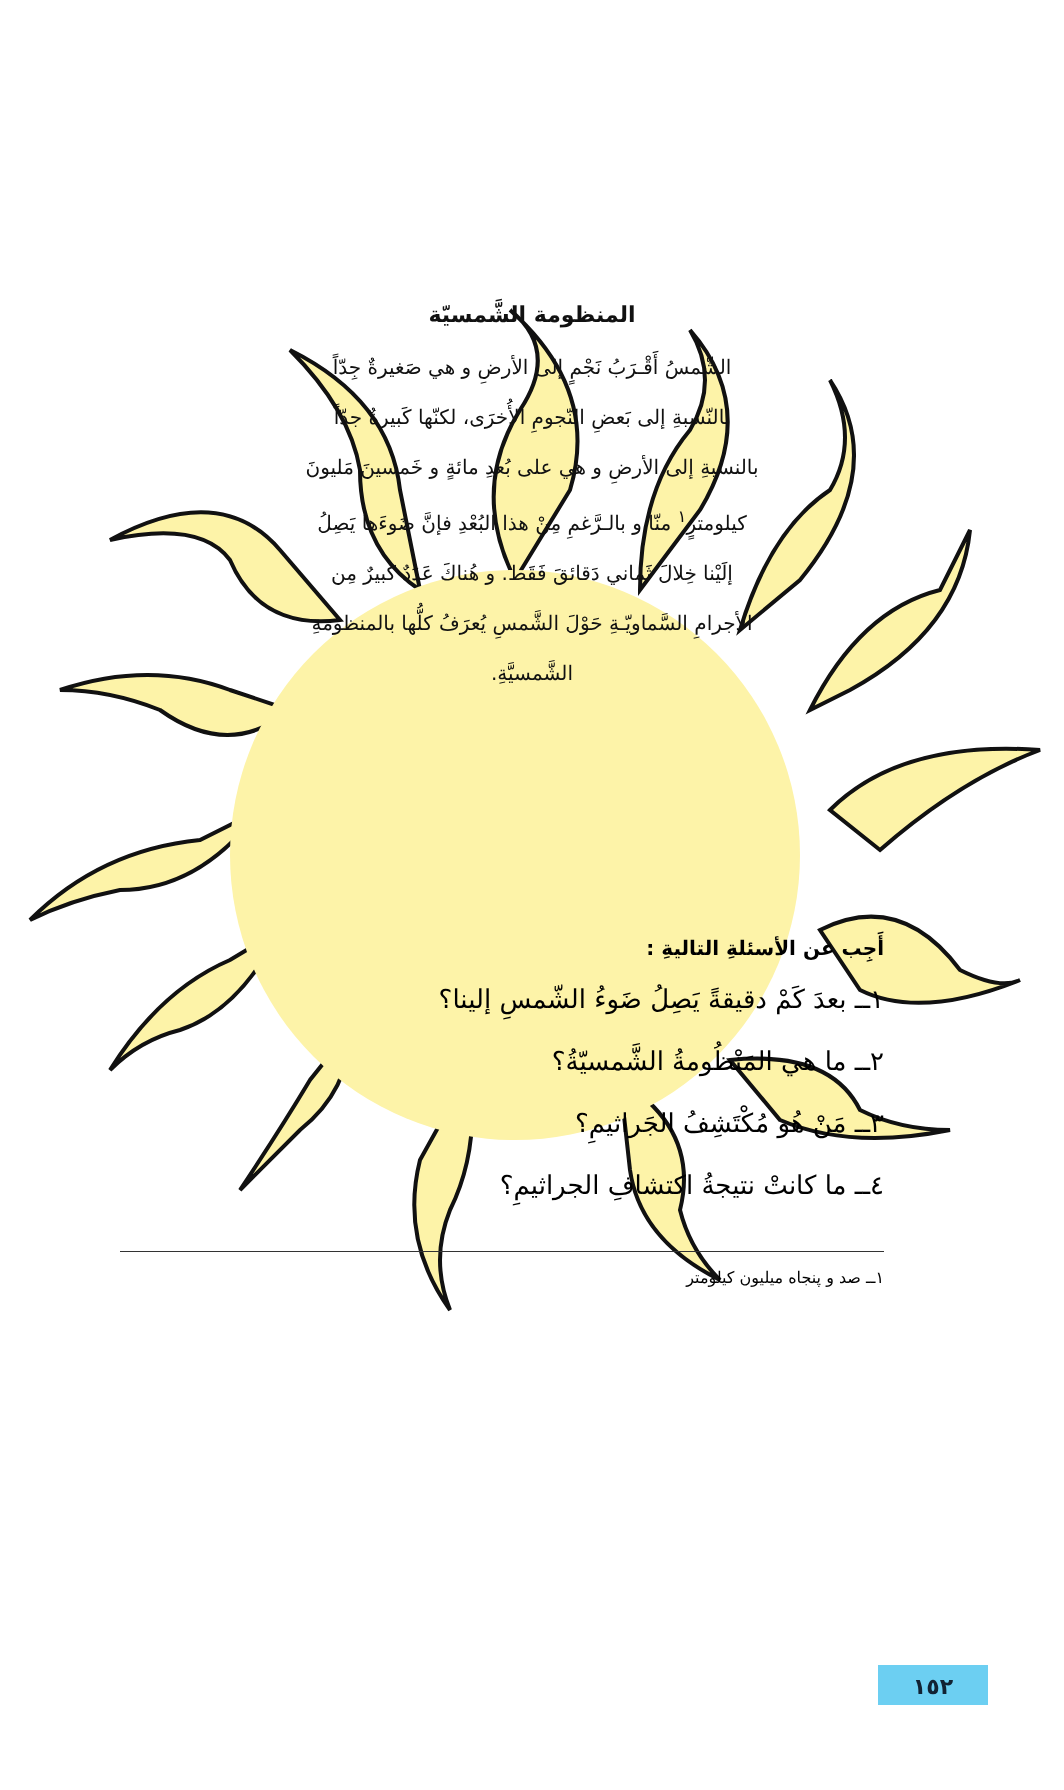المنظومة الشَّمسيّة
الشّمسُ أَقْـرَبُ نَجْمٍ إلى الأرضِ و هي صَغيرةٌ جِدّاً بالنّسبةِ إلى بَعضِ النّجومِ الأُخرَى، لكنّها كَبيرةٌ جدّاً بالنسبةِ إلى الأرضِ و هي على بُعدِ مائةٍ و خَمسينَ مَليونَ كيلومترٍ<sup>١</sup> منّا و بالـرَّغمِ مِنْ هذا البُعْدِ فإنَّ ضَوءَها يَصِلُ إلَيْنا خِلالَ ثَماني دَقائقَ فَقَط. و هُناكَ عَدَدٌ كبيرٌ مِن الأجرامِ السَّماويّـةِ حَوْلَ الشَّمسِ يُعرَفُ كلُّها بالمنظومةِ الشَّمسيَّةِ.
أَجِب عن الأسئلةِ التاليةِ :
١ــ بعدَ كَمْ دقيقةً يَصِلُ ضَوءُ الشّمسِ إلينا؟
٢ــ ما هي المَنْظُومةُ الشَّمسيّةُ؟
٣ــ مَنْ هُو مُكْتَشِفُ الجَراثيمِ؟
٤ــ ما كانتْ نتيجةُ اكتشافِ الجراثيمِ؟
١ــ صد و پنجاه ميليون كيلومتر
١٥٢